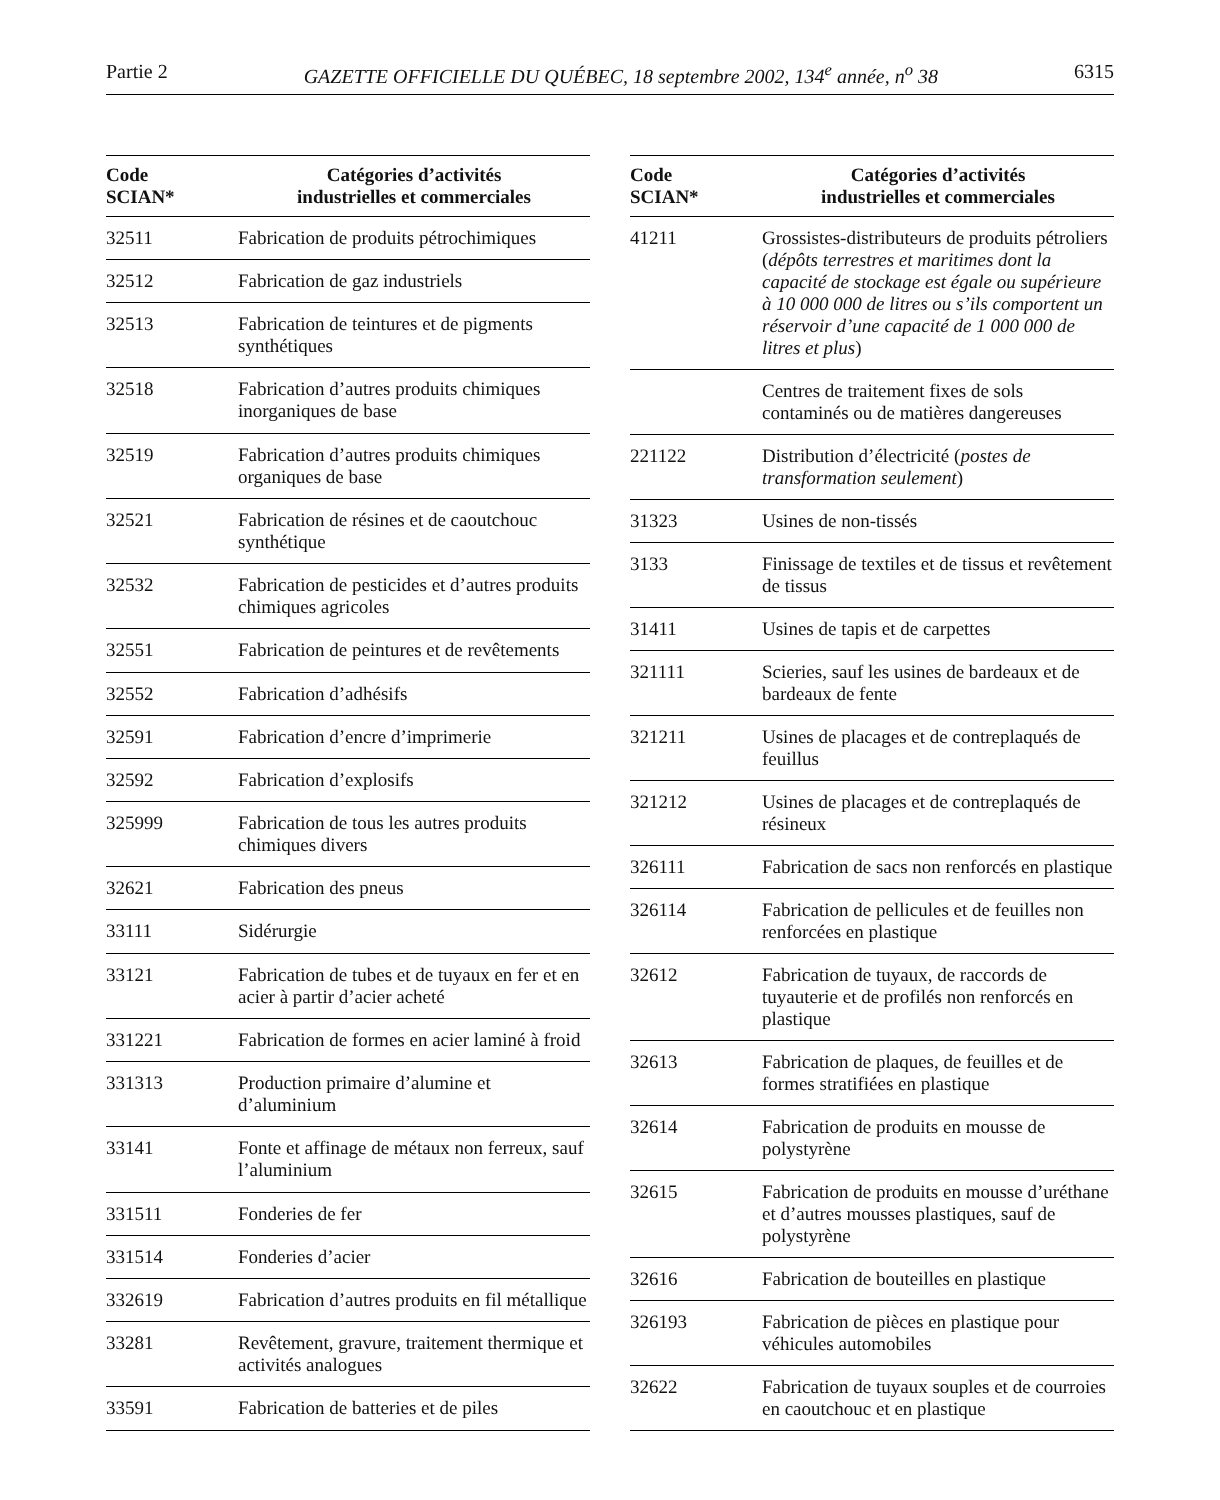Partie 2 GAZETTE OFFICIELLE DU QUÉBEC, 18 septembre 2002, 134<sup>e</sup> année, n<sup>o</sup> 38 6315
| Code SCIAN* | Catégories d’activités industrielles et commerciales |
| --- | --- |
| 32511 | Fabrication de produits pétrochimiques |
| 32512 | Fabrication de gaz industriels |
| 32513 | Fabrication de teintures et de pigments synthétiques |
| 32518 | Fabrication d’autres produits chimiques inorganiques de base |
| 32519 | Fabrication d’autres produits chimiques organiques de base |
| 32521 | Fabrication de résines et de caoutchouc synthétique |
| 32532 | Fabrication de pesticides et d’autres produits chimiques agricoles |
| 32551 | Fabrication de peintures et de revêtements |
| 32552 | Fabrication d’adhésifs |
| 32591 | Fabrication d’encre d’imprimerie |
| 32592 | Fabrication d’explosifs |
| 325999 | Fabrication de tous les autres produits chimiques divers |
| 32621 | Fabrication des pneus |
| 33111 | Sidérurgie |
| 33121 | Fabrication de tubes et de tuyaux en fer et en acier à partir d’acier acheté |
| 331221 | Fabrication de formes en acier laminé à froid |
| 331313 | Production primaire d’alumine et d’aluminium |
| 33141 | Fonte et affinage de métaux non ferreux, sauf l’aluminium |
| 331511 | Fonderies de fer |
| 331514 | Fonderies d’acier |
| 332619 | Fabrication d’autres produits en fil métallique |
| 33281 | Revêtement, gravure, traitement thermique et activités analogues |
| 33591 | Fabrication de batteries et de piles |
| Code SCIAN* | Catégories d’activités industrielles et commerciales |
| --- | --- |
| 41211 | Grossistes-distributeurs de produits pétroliers ( dépôts terrestres et maritimes dont la capacité de stockage est égale ou supérieure à 10 000 000 de litres ou s’ils comportent un réservoir d’une capacité de 1 000 000 de litres et plus ) |
| | Centres de traitement fixes de sols contaminés ou de matières dangereuses |
| 221122 | Distribution d’électricité ( postes de transformation seulement ) |
| 31323 | Usines de non-tissés |
| 3133 | Finissage de textiles et de tissus et revêtement de tissus |
| 31411 | Usines de tapis et de carpettes |
| 321111 | Scieries, sauf les usines de bardeaux et de bardeaux de fente |
| 321211 | Usines de placages et de contreplaqués de feuillus |
| 321212 | Usines de placages et de contreplaqués de résineux |
| 326111 | Fabrication de sacs non renforcés en plastique |
| 326114 | Fabrication de pellicules et de feuilles non renforcées en plastique |
| 32612 | Fabrication de tuyaux, de raccords de tuyauterie et de profilés non renforcés en plastique |
| 32613 | Fabrication de plaques, de feuilles et de formes stratifiées en plastique |
| 32614 | Fabrication de produits en mousse de polystyrène |
| 32615 | Fabrication de produits en mousse d’uréthane et d’autres mousses plastiques, sauf de polystyrène |
| 32616 | Fabrication de bouteilles en plastique |
| 326193 | Fabrication de pièces en plastique pour véhicules automobiles |
| 32622 | Fabrication de tuyaux souples et de courroies en caoutchouc et en plastique |